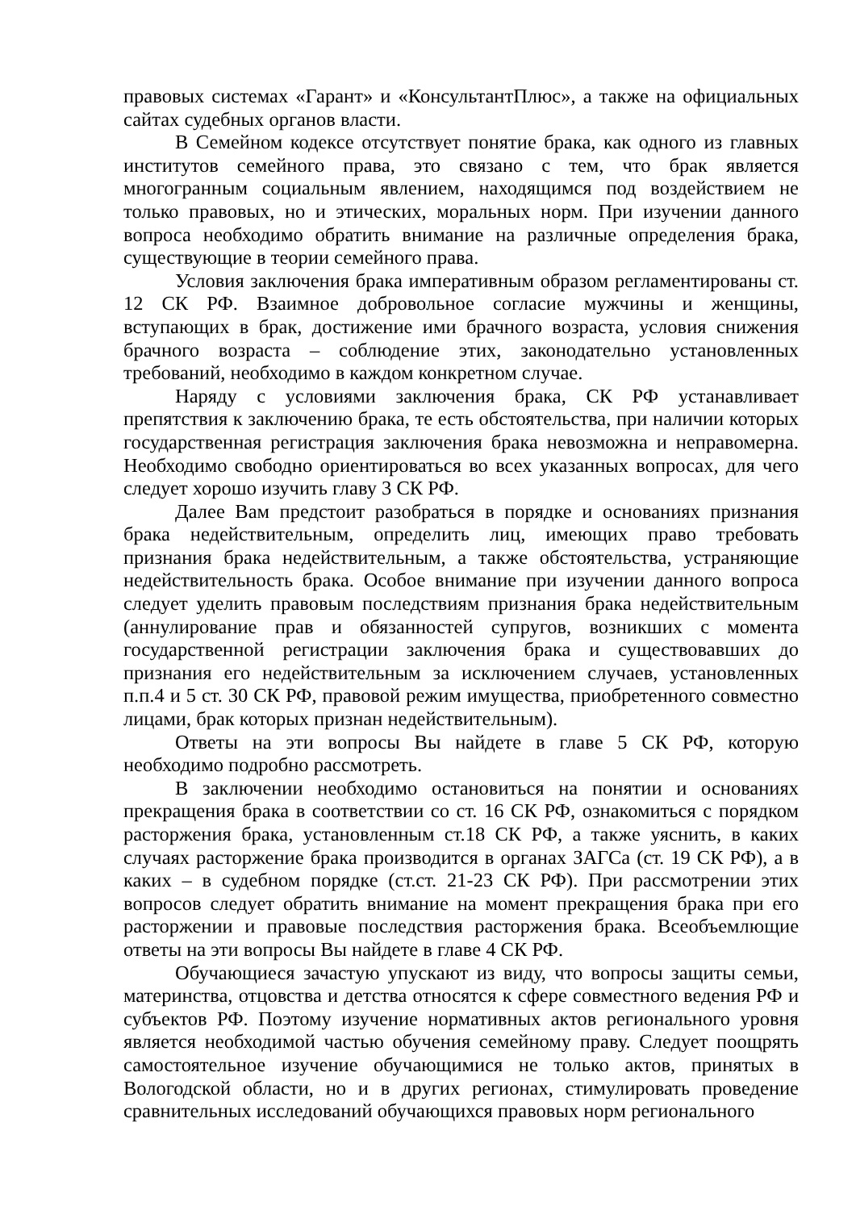правовых системах «Гарант» и «КонсультантПлюс», а также на официальных сайтах судебных органов власти.
В Семейном кодексе отсутствует понятие брака, как одного из главных институтов семейного права, это связано с тем, что брак является многогранным социальным явлением, находящимся под воздействием не только правовых, но и этических, моральных норм. При изучении данного вопроса необходимо обратить внимание на различные определения брака, существующие в теории семейного права.
Условия заключения брака императивным образом регламентированы ст. 12 СК РФ. Взаимное добровольное согласие мужчины и женщины, вступающих в брак, достижение ими брачного возраста, условия снижения брачного возраста – соблюдение этих, законодательно установленных требований, необходимо в каждом конкретном случае.
Наряду с условиями заключения брака, СК РФ устанавливает препятствия к заключению брака, те есть обстоятельства, при наличии которых государственная регистрация заключения брака невозможна и неправомерна. Необходимо свободно ориентироваться во всех указанных вопросах, для чего следует хорошо изучить главу 3 СК РФ.
Далее Вам предстоит разобраться в порядке и основаниях признания брака недействительным, определить лиц, имеющих право требовать признания брака недействительным, а также обстоятельства, устраняющие недействительность брака. Особое внимание при изучении данного вопроса следует уделить правовым последствиям признания брака недействительным (аннулирование прав и обязанностей супругов, возникших с момента государственной регистрации заключения брака и существовавших до признания его недействительным за исключением случаев, установленных п.п.4 и 5 ст. 30 СК РФ, правовой режим имущества, приобретенного совместно лицами, брак которых признан недействительным).
Ответы на эти вопросы Вы найдете в главе 5 СК РФ, которую необходимо подробно рассмотреть.
В заключении необходимо остановиться на понятии и основаниях прекращения брака в соответствии со ст. 16 СК РФ, ознакомиться с порядком расторжения брака, установленным ст.18 СК РФ, а также уяснить, в каких случаях расторжение брака производится в органах ЗАГСа (ст. 19 СК РФ), а в каких – в судебном порядке (ст.ст. 21-23 СК РФ). При рассмотрении этих вопросов следует обратить внимание на момент прекращения брака при его расторжении и правовые последствия расторжения брака. Всеобъемлющие ответы на эти вопросы Вы найдете в главе 4 СК РФ.
Обучающиеся зачастую упускают из виду, что вопросы защиты семьи, материнства, отцовства и детства относятся к сфере совместного ведения РФ и субъектов РФ. Поэтому изучение нормативных актов регионального уровня является необходимой частью обучения семейному праву. Следует поощрять самостоятельное изучение обучающимися не только актов, принятых в Вологодской области, но и в других регионах, стимулировать проведение сравнительных исследований обучающихся правовых норм регионального